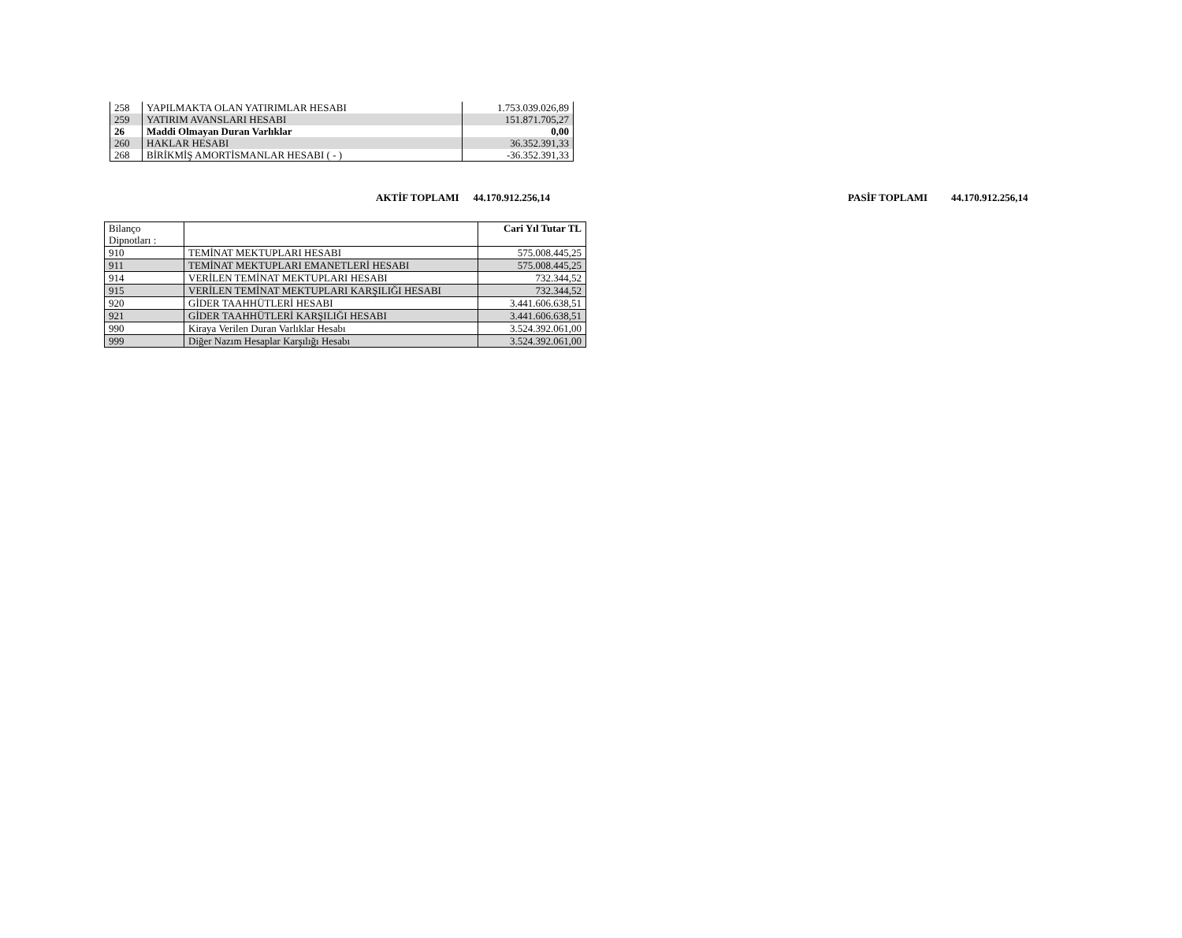| 258 | YAPILMAKTA OLAN YATIRIMLAR HESABI | 1.753.039.026,89 |
| 259 | YATIRIM AVANSLARI HESABI | 151.871.705,27 |
| 26 | Maddi Olmayan Duran Varlıklar | 0,00 |
| 260 | HAKLAR HESABI | 36.352.391,33 |
| 268 | BİRİKMİŞ AMORTİSMANLAR HESABI ( - ) | -36.352.391,33 |
AKTİF TOPLAMI 44.170.912.256,14 PASİF TOPLAMI 44.170.912.256,14
| Bilanço Dipnotları : | | Cari Yıl Tutar TL |
| 910 | TEMİNAT MEKTUPLARI HESABI | 575.008.445,25 |
| 911 | TEMİNAT MEKTUPLARI EMANETLERİ HESABI | 575.008.445,25 |
| 914 | VERİLEN TEMİNAT MEKTUPLARI HESABI | 732.344,52 |
| 915 | VERİLEN TEMİNAT MEKTUPLARI KARŞILIĞI HESABI | 732.344,52 |
| 920 | GİDER TAAHHÜTLERİ HESABI | 3.441.606.638,51 |
| 921 | GİDER TAAHHÜTLERİ KARŞILIĞI HESABI | 3.441.606.638,51 |
| 990 | Kiraya Verilen Duran Varlıklar Hesabı | 3.524.392.061,00 |
| 999 | Diğer Nazım Hesaplar Karşılığı Hesabı | 3.524.392.061,00 |